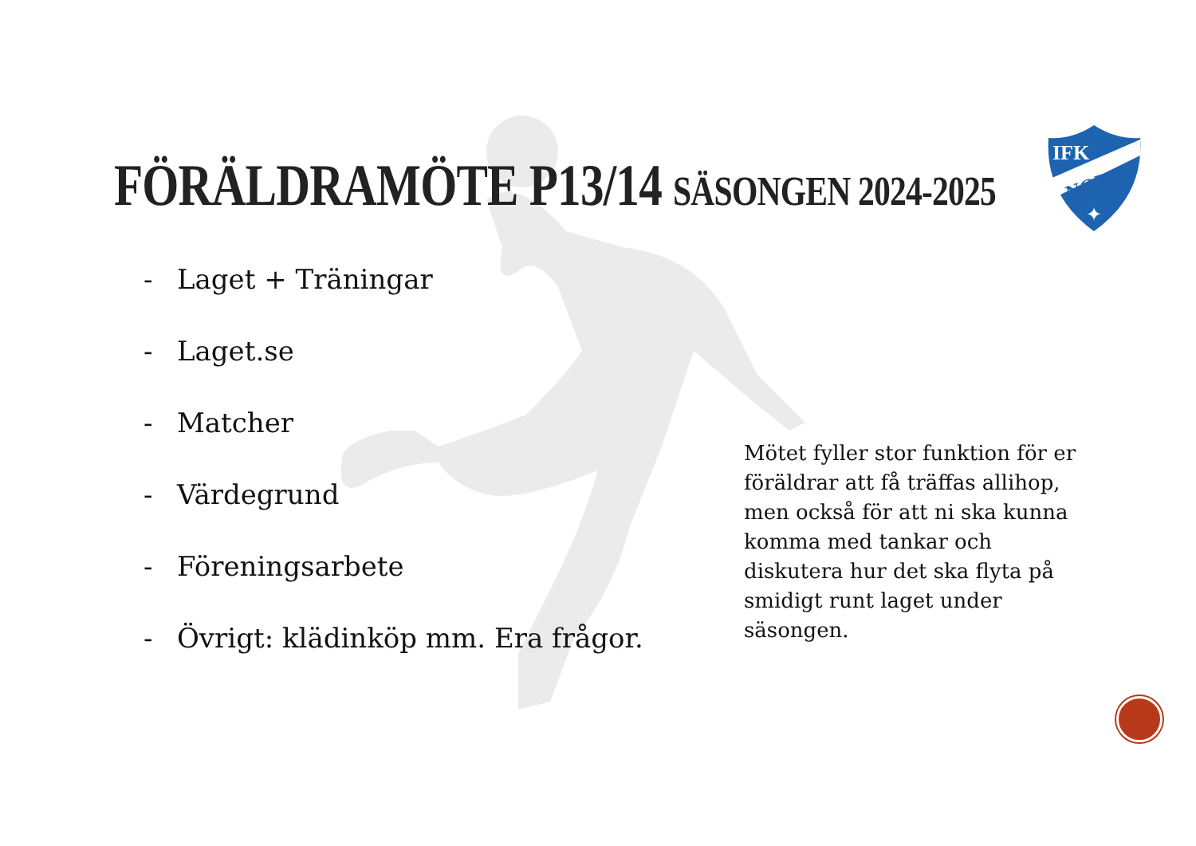FÖRÄLDRAMÖTE P13/14 SÄSONGEN 2024-2025
IFK
NORA
✦
- Laget + Träningar
- Laget.se
- Matcher
- Värdegrund
- Föreningsarbete
- Övrigt: klädinköp mm. Era frågor.
Mötet fyller stor funktion för er föräldrar att få träffas allihop, men också för att ni ska kunna komma med tankar och diskutera hur det ska flyta på smidigt runt laget under säsongen.